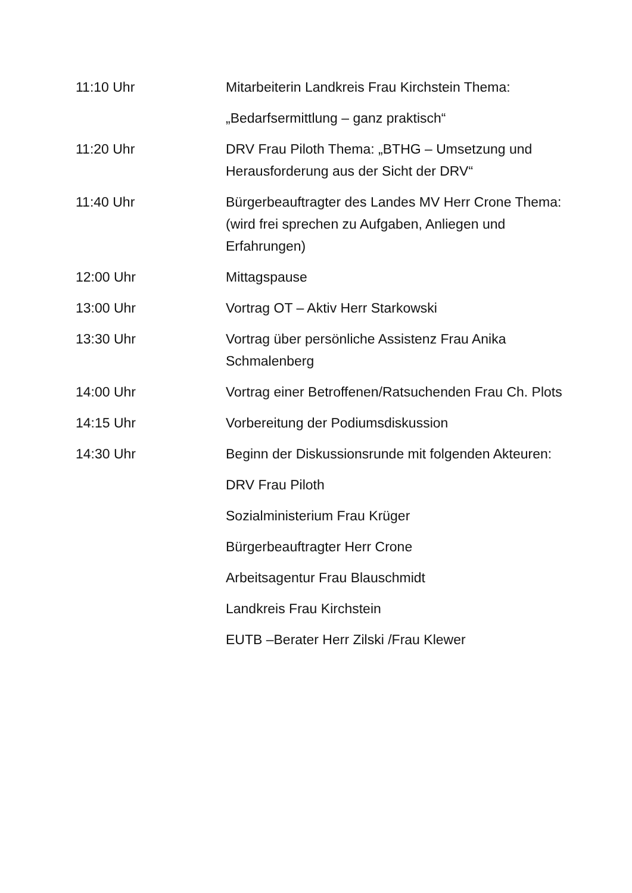11:10 Uhr
Mitarbeiterin Landkreis Frau Kirchstein Thema:
„Bedarfsermittlung – ganz praktisch“
11:20 Uhr
DRV Frau Piloth Thema: „BTHG – Umsetzung und Herausforderung aus der Sicht der DRV“
11:40 Uhr
Bürgerbeauftragter des Landes MV Herr Crone Thema: (wird frei sprechen zu Aufgaben, Anliegen und Erfahrungen)
12:00 Uhr
Mittagspause
13:00 Uhr
Vortrag OT – Aktiv Herr Starkowski
13:30 Uhr
Vortrag über persönliche Assistenz Frau Anika Schmalenberg
14:00 Uhr
Vortrag einer Betroffenen/Ratsuchenden Frau Ch. Plots
14:15 Uhr
Vorbereitung der Podiumsdiskussion
14:30 Uhr
Beginn der Diskussionsrunde mit folgenden Akteuren:
DRV Frau Piloth
Sozialministerium Frau Krüger
Bürgerbeauftragter Herr Crone
Arbeitsagentur Frau Blauschmidt
Landkreis Frau Kirchstein
EUTB –Berater Herr Zilski /Frau Klewer